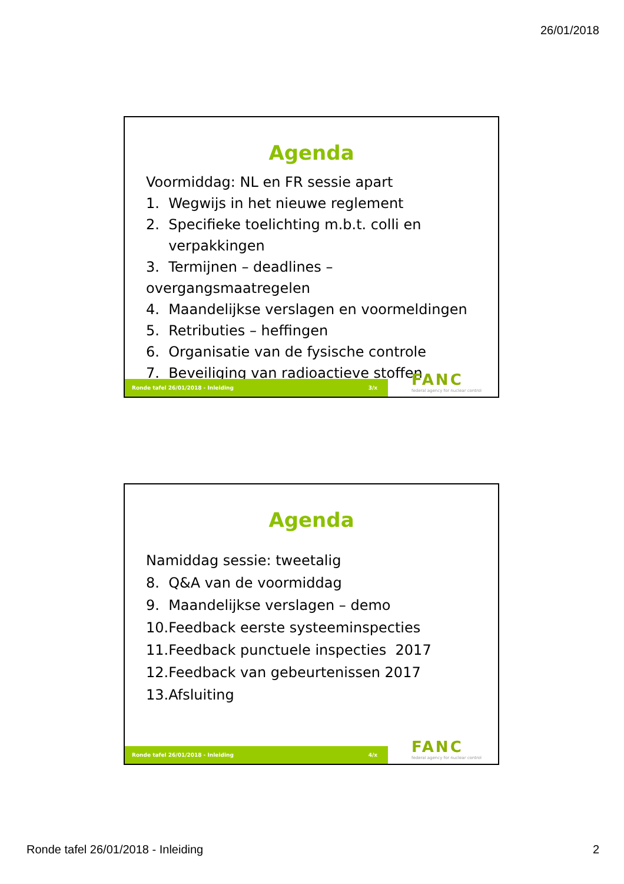26/01/2018
Agenda
Voormiddag: NL en FR sessie apart
1. Wegwijs in het nieuwe reglement
2. Specifieke toelichting m.b.t. colli en
verpakkingen
3. Termijnen – deadlines – overgangsmaatregelen
4. Maandelijkse verslagen en voormeldingen
5. Retributies – heffingen
6. Organisatie van de fysische controle
7. Beveiliging van radioactieve stoffen
Ronde tafel 26/01/2018 - Inleiding 3/x
FANC
federal agency for nuclear control
Agenda
Namiddag sessie: tweetalig
8. Q&A van de voormiddag
9. Maandelijkse verslagen – demo
10.Feedback eerste systeeminspecties
11.Feedback punctuele inspecties 2017
12.Feedback van gebeurtenissen 2017
13.Afsluiting
Ronde tafel 26/01/2018 - Inleiding 4/x
FANC
federal agency for nuclear control
Ronde tafel 26/01/2018 - Inleiding 2